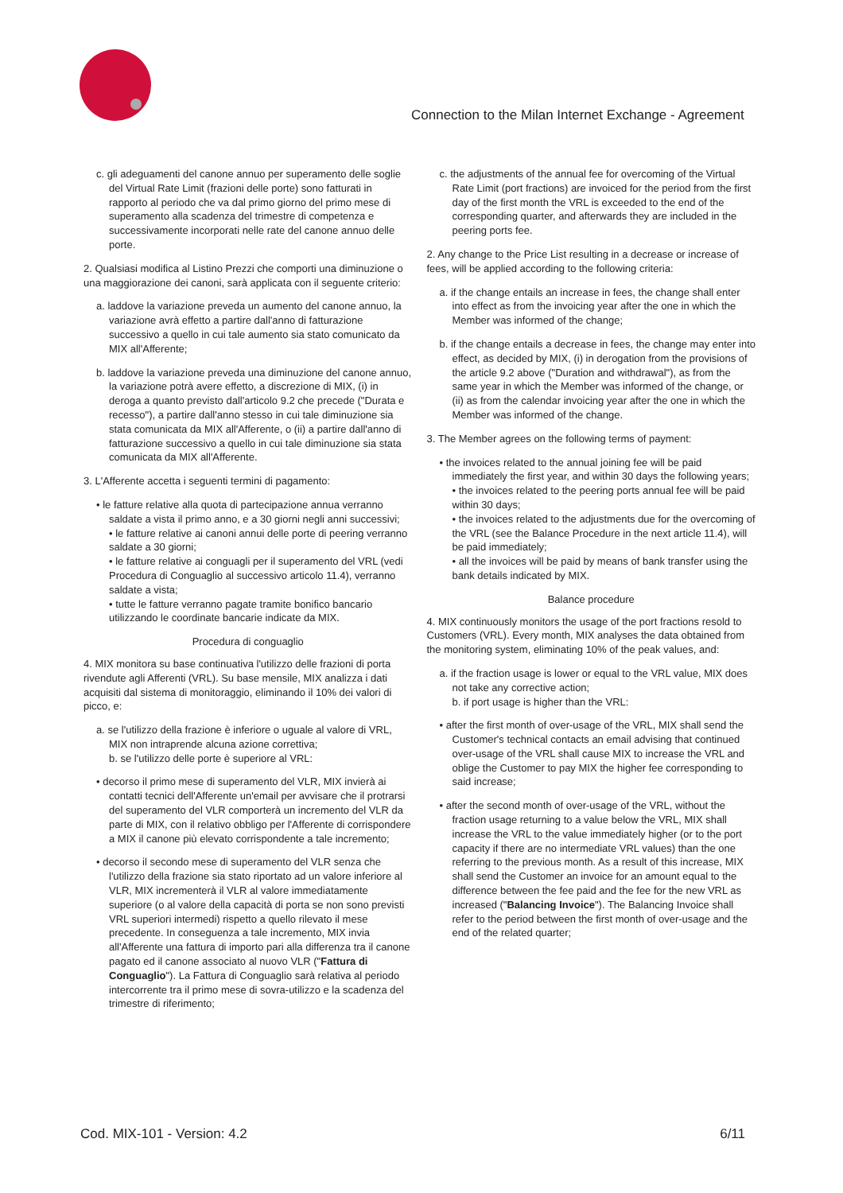Connection to the Milan Internet Exchange - Agreement
c. gli adeguamenti del canone annuo per superamento delle soglie del Virtual Rate Limit (frazioni delle porte) sono fatturati in rapporto al periodo che va dal primo giorno del primo mese di superamento alla scadenza del trimestre di competenza e successivamente incorporati nelle rate del canone annuo delle porte.
2. Qualsiasi modifica al Listino Prezzi che comporti una diminuzione o una maggiorazione dei canoni, sarà applicata con il seguente criterio:
a. laddove la variazione preveda un aumento del canone annuo, la variazione avrà effetto a partire dall'anno di fatturazione successivo a quello in cui tale aumento sia stato comunicato da MIX all'Afferente;
b. laddove la variazione preveda una diminuzione del canone annuo, la variazione potrà avere effetto, a discrezione di MIX, (i) in deroga a quanto previsto dall'articolo 9.2 che precede ("Durata e recesso"), a partire dall'anno stesso in cui tale diminuzione sia stata comunicata da MIX all'Afferente, o (ii) a partire dall'anno di fatturazione successivo a quello in cui tale diminuzione sia stata comunicata da MIX all'Afferente.
3. L'Afferente accetta i seguenti termini di pagamento:
• le fatture relative alla quota di partecipazione annua verranno saldate a vista il primo anno, e a 30 giorni negli anni successivi;
• le fatture relative ai canoni annui delle porte di peering verranno saldate a 30 giorni;
• le fatture relative ai conguagli per il superamento del VRL (vedi Procedura di Conguaglio al successivo articolo 11.4), verranno saldate a vista;
• tutte le fatture verranno pagate tramite bonifico bancario utilizzando le coordinate bancarie indicate da MIX.
Procedura di conguaglio
4. MIX monitora su base continuativa l'utilizzo delle frazioni di porta rivendute agli Afferenti (VRL). Su base mensile, MIX analizza i dati acquisiti dal sistema di monitoraggio, eliminando il 10% dei valori di picco, e:
a. se l'utilizzo della frazione è inferiore o uguale al valore di VRL, MIX non intraprende alcuna azione correttiva;
b. se l'utilizzo delle porte è superiore al VRL:
• decorso il primo mese di superamento del VLR, MIX invierà ai contatti tecnici dell'Afferente un'email per avvisare che il protrarsi del superamento del VLR comporterà un incremento del VLR da parte di MIX, con il relativo obbligo per l'Afferente di corrispondere a MIX il canone più elevato corrispondente a tale incremento;
• decorso il secondo mese di superamento del VLR senza che l'utilizzo della frazione sia stato riportato ad un valore inferiore al VLR, MIX incrementerà il VLR al valore immediatamente superiore (o al valore della capacità di porta se non sono previsti VRL superiori intermedi) rispetto a quello rilevato il mese precedente. In conseguenza a tale incremento, MIX invia all'Afferente una fattura di importo pari alla differenza tra il canone pagato ed il canone associato al nuovo VLR ("Fattura di Conguaglio"). La Fattura di Conguaglio sarà relativa al periodo intercorrente tra il primo mese di sovra-utilizzo e la scadenza del trimestre di riferimento;
c. the adjustments of the annual fee for overcoming of the Virtual Rate Limit (port fractions) are invoiced for the period from the first day of the first month the VRL is exceeded to the end of the corresponding quarter, and afterwards they are included in the peering ports fee.
2. Any change to the Price List resulting in a decrease or increase of fees, will be applied according to the following criteria:
a. if the change entails an increase in fees, the change shall enter into effect as from the invoicing year after the one in which the Member was informed of the change;
b. if the change entails a decrease in fees, the change may enter into effect, as decided by MIX, (i) in derogation from the provisions of the article 9.2 above ("Duration and withdrawal"), as from the same year in which the Member was informed of the change, or (ii) as from the calendar invoicing year after the one in which the Member was informed of the change.
3. The Member agrees on the following terms of payment:
• the invoices related to the annual joining fee will be paid immediately the first year, and within 30 days the following years;
• the invoices related to the peering ports annual fee will be paid within 30 days;
• the invoices related to the adjustments due for the overcoming of the VRL (see the Balance Procedure in the next article 11.4), will be paid immediately;
• all the invoices will be paid by means of bank transfer using the bank details indicated by MIX.
Balance procedure
4. MIX continuously monitors the usage of the port fractions resold to Customers (VRL). Every month, MIX analyses the data obtained from the monitoring system, eliminating 10% of the peak values, and:
a. if the fraction usage is lower or equal to the VRL value, MIX does not take any corrective action;
b. if port usage is higher than the VRL:
• after the first month of over-usage of the VRL, MIX shall send the Customer's technical contacts an email advising that continued over-usage of the VRL shall cause MIX to increase the VRL and oblige the Customer to pay MIX the higher fee corresponding to said increase;
• after the second month of over-usage of the VRL, without the fraction usage returning to a value below the VRL, MIX shall increase the VRL to the value immediately higher (or to the port capacity if there are no intermediate VRL values) than the one referring to the previous month. As a result of this increase, MIX shall send the Customer an invoice for an amount equal to the difference between the fee paid and the fee for the new VRL as increased ("Balancing Invoice"). The Balancing Invoice shall refer to the period between the first month of over-usage and the end of the related quarter;
Cod. MIX-101 - Version: 4.2 6/11